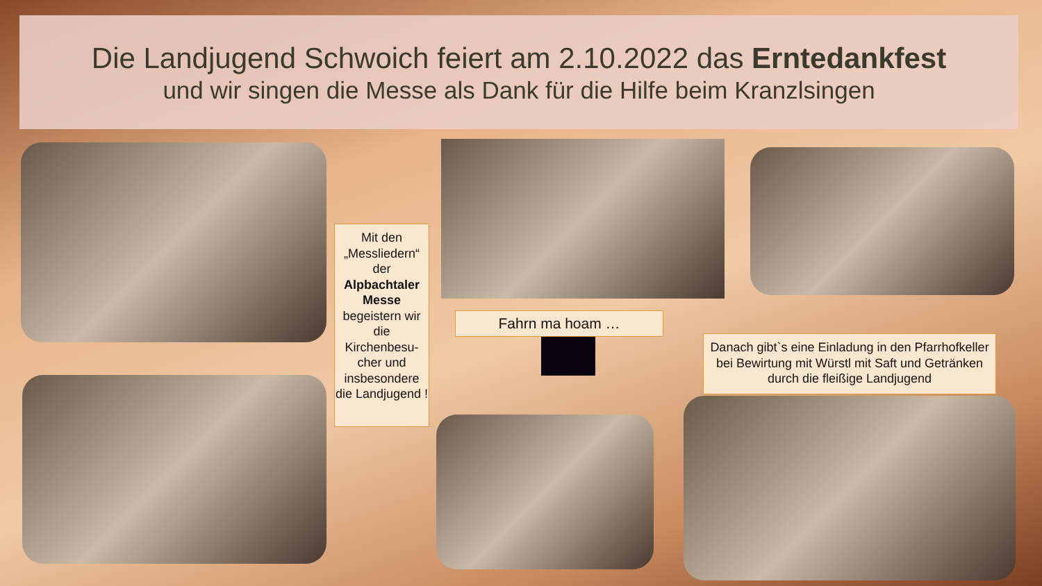Die Landjugend Schwoich feiert am 2.10.2022 das Erntedankfest
und wir singen die Messe als Dank für die Hilfe beim Kranzlsingen
Mit den „Messliedern“ der Alpbachtaler Messe begeistern wir die Kirchenbesu-cher und insbesondere die Landjugend !
Fahrn ma hoam …
Danach gibt`s eine Einladung in den Pfarrhofkeller bei Bewirtung mit Würstl mit Saft und Getränken durch die fleißige Landjugend